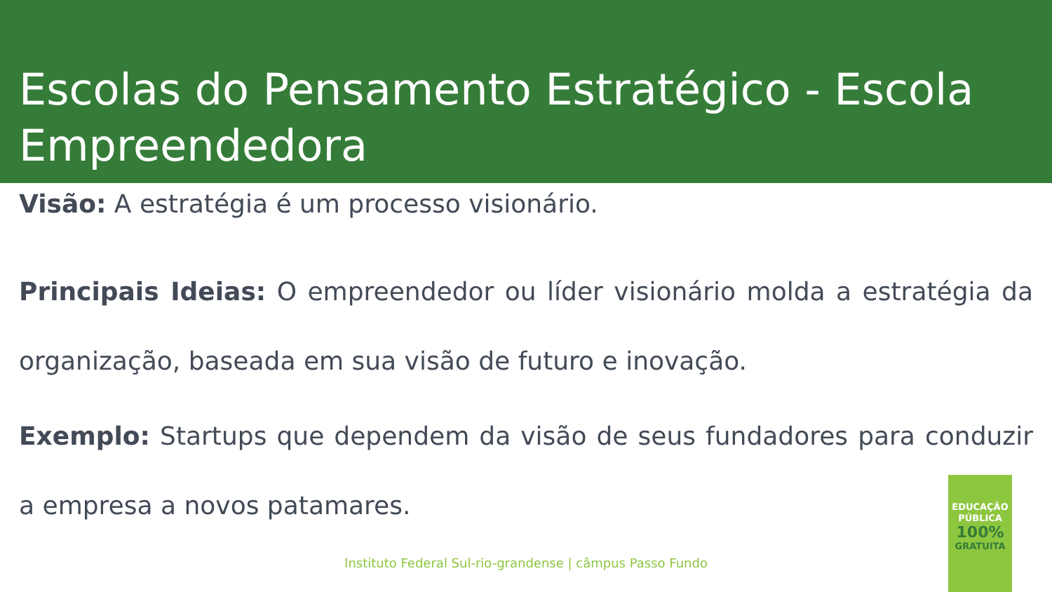Escolas do Pensamento Estratégico - Escola Empreendedora
Visão: A estratégia é um processo visionário.
Principais Ideias: O empreendedor ou líder visionário molda a estratégia da organização, baseada em sua visão de futuro e inovação.
Exemplo: Startups que dependem da visão de seus fundadores para conduzir a empresa a novos patamares.
Instituto Federal Sul-rio-grandense | câmpus Passo Fundo
EDUCAÇÃO
PÚBLICA
100%
GRATUITA